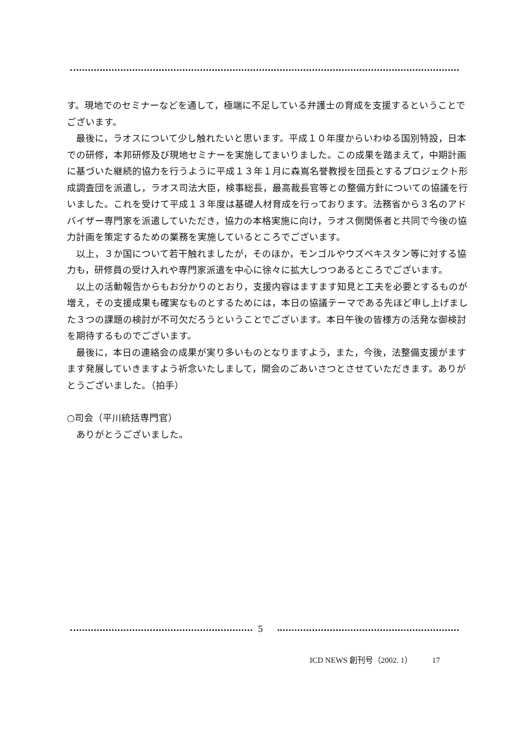す。現地でのセミナーなどを通して，極端に不足している弁護士の育成を支援するということでございます。
最後に，ラオスについて少し触れたいと思います。平成１０年度からいわゆる国別特設，日本での研修，本邦研修及び現地セミナーを実施してまいりました。この成果を踏まえて，中期計画に基づいた継続的協力を行うように平成１３年１月に森嶌名誉教授を団長とするプロジェクト形成調査団を派遣し，ラオス司法大臣，検事総長，最高裁長官等との整備方針についての協議を行いました。これを受けて平成１３年度は基礎人材育成を行っております。法務省から３名のアドバイザー専門家を派遣していただき，協力の本格実施に向け，ラオス側関係者と共同で今後の協力計画を策定するための業務を実施しているところでございます。
以上，３か国について若干触れましたが，そのほか，モンゴルやウズベキスタン等に対する協力も，研修員の受け入れや専門家派遣を中心に徐々に拡大しつつあるところでございます。
以上の活動報告からもお分かりのとおり，支援内容はますます知見と工夫を必要とするものが増え，その支援成果も確実なものとするためには，本日の協議テーマである先ほど申し上げました３つの課題の検討が不可欠だろうということでございます。本日午後の皆様方の活発な御検討を期待するものでございます。
最後に，本日の連絡会の成果が実り多いものとなりますよう，また，今後，法整備支援がますます発展していきますよう祈念いたしまして，開会のごあいさつとさせていただきます。ありがとうございました。（拍手）
○司会（平川統括専門官）
ありがとうございました。
5
ICD NEWS 創刊号（2002. 1）　　　17